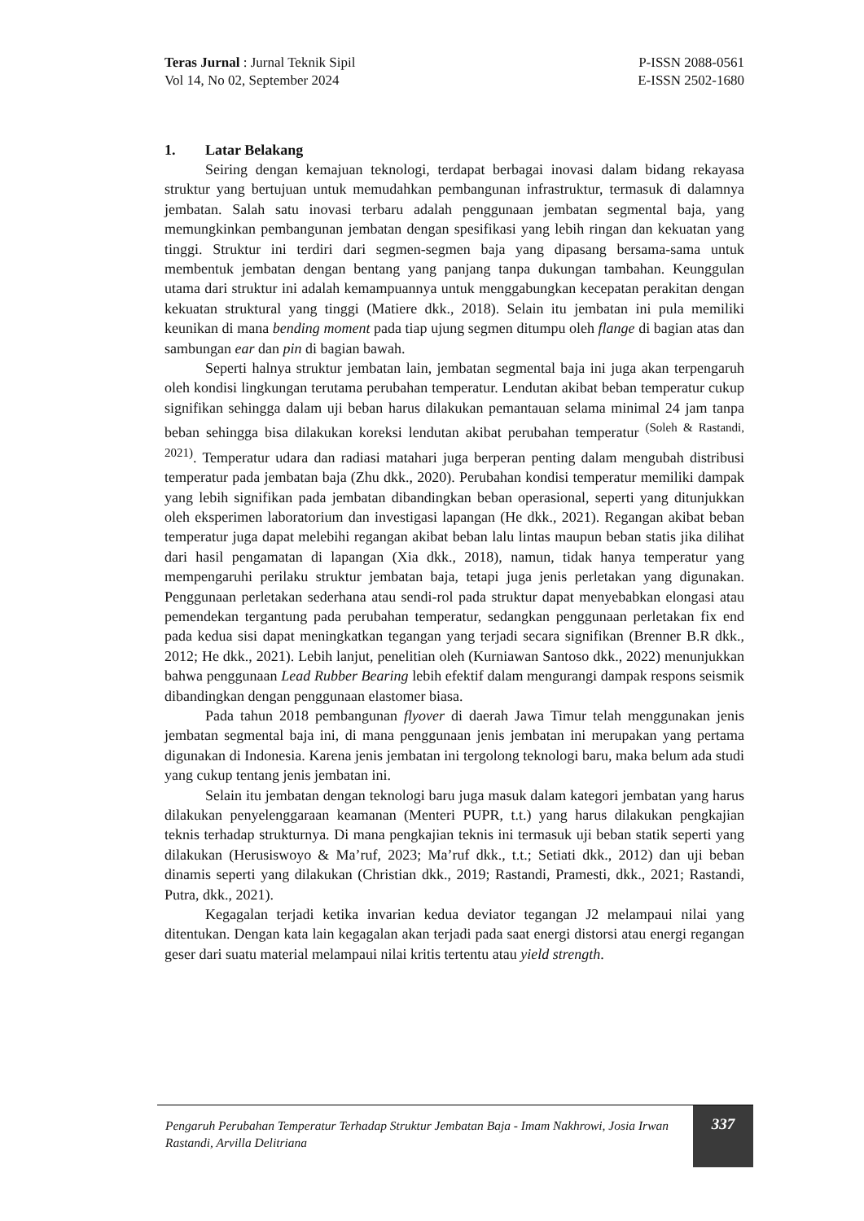Teras Jurnal : Jurnal Teknik Sipil
Vol 14, No 02, September 2024
P-ISSN 2088-0561
E-ISSN 2502-1680
1. Latar Belakang
Seiring dengan kemajuan teknologi, terdapat berbagai inovasi dalam bidang rekayasa struktur yang bertujuan untuk memudahkan pembangunan infrastruktur, termasuk di dalamnya jembatan. Salah satu inovasi terbaru adalah penggunaan jembatan segmental baja, yang memungkinkan pembangunan jembatan dengan spesifikasi yang lebih ringan dan kekuatan yang tinggi. Struktur ini terdiri dari segmen-segmen baja yang dipasang bersama-sama untuk membentuk jembatan dengan bentang yang panjang tanpa dukungan tambahan. Keunggulan utama dari struktur ini adalah kemampuannya untuk menggabungkan kecepatan perakitan dengan kekuatan struktural yang tinggi (Matiere dkk., 2018). Selain itu jembatan ini pula memiliki keunikan di mana bending moment pada tiap ujung segmen ditumpu oleh flange di bagian atas dan sambungan ear dan pin di bagian bawah.
Seperti halnya struktur jembatan lain, jembatan segmental baja ini juga akan terpengaruh oleh kondisi lingkungan terutama perubahan temperatur. Lendutan akibat beban temperatur cukup signifikan sehingga dalam uji beban harus dilakukan pemantauan selama minimal 24 jam tanpa beban sehingga bisa dilakukan koreksi lendutan akibat perubahan temperatur <sup>(Soleh & Rastandi, 2021)</sup>. Temperatur udara dan radiasi matahari juga berperan penting dalam mengubah distribusi temperatur pada jembatan baja (Zhu dkk., 2020). Perubahan kondisi temperatur memiliki dampak yang lebih signifikan pada jembatan dibandingkan beban operasional, seperti yang ditunjukkan oleh eksperimen laboratorium dan investigasi lapangan (He dkk., 2021). Regangan akibat beban temperatur juga dapat melebihi regangan akibat beban lalu lintas maupun beban statis jika dilihat dari hasil pengamatan di lapangan (Xia dkk., 2018), namun, tidak hanya temperatur yang mempengaruhi perilaku struktur jembatan baja, tetapi juga jenis perletakan yang digunakan. Penggunaan perletakan sederhana atau sendi-rol pada struktur dapat menyebabkan elongasi atau pemendekan tergantung pada perubahan temperatur, sedangkan penggunaan perletakan fix end pada kedua sisi dapat meningkatkan tegangan yang terjadi secara signifikan (Brenner B.R dkk., 2012; He dkk., 2021). Lebih lanjut, penelitian oleh (Kurniawan Santoso dkk., 2022) menunjukkan bahwa penggunaan Lead Rubber Bearing lebih efektif dalam mengurangi dampak respons seismik dibandingkan dengan penggunaan elastomer biasa.
Pada tahun 2018 pembangunan flyover di daerah Jawa Timur telah menggunakan jenis jembatan segmental baja ini, di mana penggunaan jenis jembatan ini merupakan yang pertama digunakan di Indonesia. Karena jenis jembatan ini tergolong teknologi baru, maka belum ada studi yang cukup tentang jenis jembatan ini.
Selain itu jembatan dengan teknologi baru juga masuk dalam kategori jembatan yang harus dilakukan penyelenggaraan keamanan (Menteri PUPR, t.t.) yang harus dilakukan pengkajian teknis terhadap strukturnya. Di mana pengkajian teknis ini termasuk uji beban statik seperti yang dilakukan (Herusiswoyo & Ma’ruf, 2023; Ma’ruf dkk., t.t.; Setiati dkk., 2012) dan uji beban dinamis seperti yang dilakukan (Christian dkk., 2019; Rastandi, Pramesti, dkk., 2021; Rastandi, Putra, dkk., 2021).
Kegagalan terjadi ketika invarian kedua deviator tegangan J2 melampaui nilai yang ditentukan. Dengan kata lain kegagalan akan terjadi pada saat energi distorsi atau energi regangan geser dari suatu material melampaui nilai kritis tertentu atau yield strength.
Pengaruh Perubahan Temperatur Terhadap Struktur Jembatan Baja - Imam Nakhrowi, Josia Irwan Rastandi, Arvilla Delitriana
337